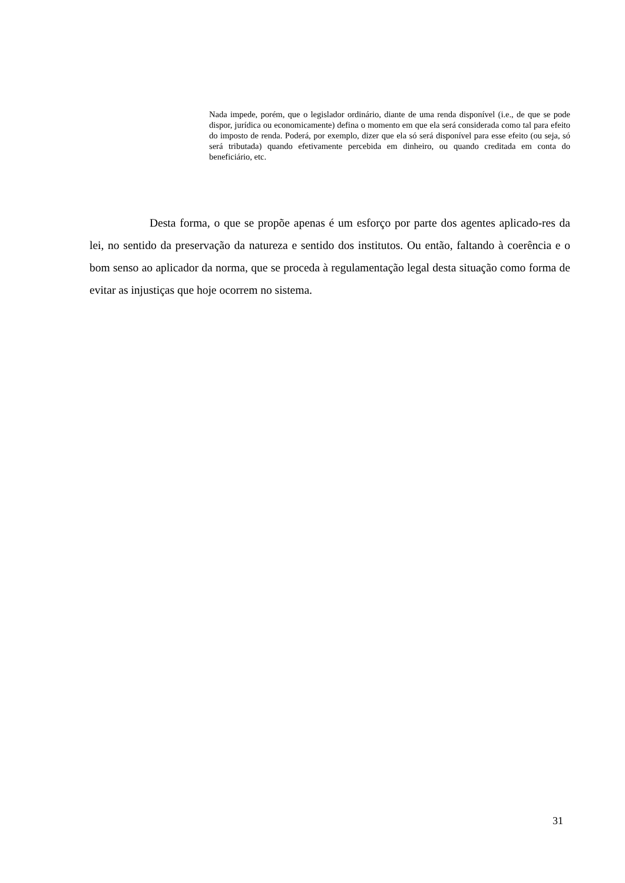Nada impede, porém, que o legislador ordinário, diante de uma renda disponível (i.e., de que se pode dispor, jurídica ou economicamente) defina o momento em que ela será considerada como tal para efeito do imposto de renda. Poderá, por exemplo, dizer que ela só será disponível para esse efeito (ou seja, só será tributada) quando efetivamente percebida em dinheiro, ou quando creditada em conta do beneficiário, etc.
Desta forma, o que se propõe apenas é um esforço por parte dos agentes aplicado-res da lei, no sentido da preservação da natureza e sentido dos institutos. Ou então, faltando à coerência e o bom senso ao aplicador da norma, que se proceda à regulamentação legal desta situação como forma de evitar as injustiças que hoje ocorrem no sistema.
31